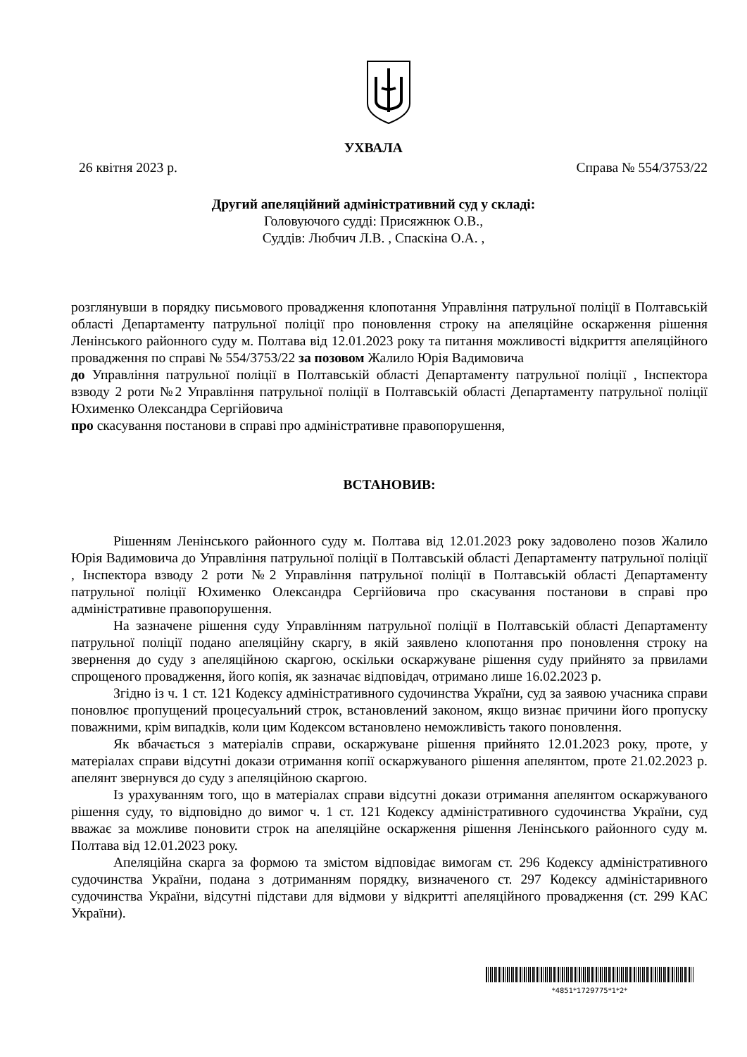УХВАЛА
26 квітня 2023 р. Справа № 554/3753/22
Другий апеляційний адміністративний суд у складі:
Головуючого судді: Присяжнюк О.В.,
Суддів: Любчич Л.В. , Спаскіна О.А. ,
розглянувши в порядку письмового провадження клопотання Управління патрульної поліції в Полтавській області Департаменту патрульної поліції про поновлення строку на апеляційне оскарження рішення Ленінського районного суду м. Полтава від 12.01.2023 року та питання можливості відкриття апеляційного провадження по справі № 554/3753/22 за позовом Жалило Юрія Вадимовича
до Управління патрульної поліції в Полтавській області Департаменту патрульної поліції , Інспектора взводу 2 роти №2 Управління патрульної поліції в Полтавській області Департаменту патрульної поліції Юхименко Олександра Сергійовича
про скасування постанови в справі про адміністративне правопорушення,
ВСТАНОВИВ:
Рішенням Ленінського районного суду м. Полтава від 12.01.2023 року задоволено позов Жалило Юрія Вадимовича до Управління патрульної поліції в Полтавській області Департаменту патрульної поліції , Інспектора взводу 2 роти №2 Управління патрульної поліції в Полтавській області Департаменту патрульної поліції Юхименко Олександра Сергійовича про скасування постанови в справі про адміністративне правопорушення.
На зазначене рішення суду Управлінням патрульної поліції в Полтавській області Департаменту патрульної поліції подано апеляційну скаргу, в якій заявлено клопотання про поновлення строку на звернення до суду з апеляційною скаргою, оскільки оскаржуване рішення суду прийнято за првилами спрощеного провадження, його копія, як зазначає відповідач, отримано лише 16.02.2023 р.
Згідно із ч. 1 ст. 121 Кодексу адміністративного судочинства України, суд за заявою учасника справи поновлює пропущений процесуальний строк, встановлений законом, якщо визнає причини його пропуску поважними, крім випадків, коли цим Кодексом встановлено неможливість такого поновлення.
Як вбачається з матеріалів справи, оскаржуване рішення прийнято 12.01.2023 року, проте, у матеріалах справи відсутні докази отримання копії оскаржуваного рішення апелянтом, проте 21.02.2023 р. апелянт звернувся до суду з апеляційною скаргою.
Із урахуванням того, що в матеріалах справи відсутні докази отримання апелянтом оскаржуваного рішення суду, то відповідно до вимог ч. 1 ст. 121 Кодексу адміністративного судочинства України, суд вважає за можливе поновити строк на апеляційне оскарження рішення Ленінського районного суду м. Полтава від 12.01.2023 року.
Апеляційна скарга за формою та змістом відповідає вимогам ст. 296 Кодексу адміністративного судочинства України, подана з дотриманням порядку, визначеного ст. 297 Кодексу адміністаривного судочинства України, відсутні підстави для відмови у відкритті апеляційного провадження (ст. 299 КАС України).
*4851*1729775*1*2*